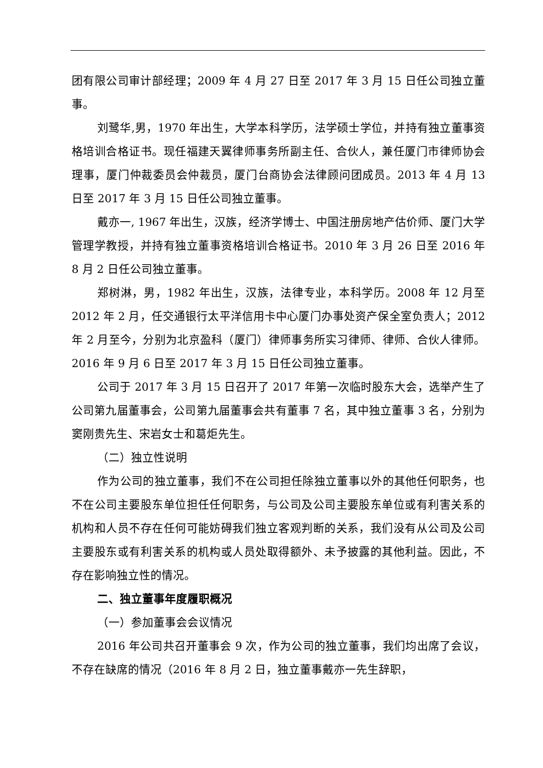团有限公司审计部经理；2009 年 4 月 27 日至 2017 年 3 月 15 日任公司独立董事。
刘鹭华,男，1970 年出生，大学本科学历，法学硕士学位，并持有独立董事资格培训合格证书。现任福建天翼律师事务所副主任、合伙人，兼任厦门市律师协会理事，厦门仲裁委员会仲裁员，厦门台商协会法律顾问团成员。2013 年 4 月 13 日至 2017 年 3 月 15 日任公司独立董事。
戴亦一, 1967 年出生，汉族，经济学博士、中国注册房地产估价师、厦门大学管理学教授，并持有独立董事资格培训合格证书。2010 年 3 月 26 日至 2016 年 8 月 2 日任公司独立董事。
郑树淋，男，1982 年出生，汉族，法律专业，本科学历。2008 年 12 月至 2012 年 2 月，任交通银行太平洋信用卡中心厦门办事处资产保全室负责人；2012 年 2 月至今，分别为北京盈科（厦门）律师事务所实习律师、律师、合伙人律师。2016 年 9 月 6 日至 2017 年 3 月 15 日任公司独立董事。
公司于 2017 年 3 月 15 日召开了 2017 年第一次临时股东大会，选举产生了公司第九届董事会，公司第九届董事会共有董事 7 名，其中独立董事 3 名，分别为窦刚贵先生、宋岩女士和葛炬先生。
（二）独立性说明
作为公司的独立董事，我们不在公司担任除独立董事以外的其他任何职务，也不在公司主要股东单位担任任何职务，与公司及公司主要股东单位或有利害关系的机构和人员不存在任何可能妨碍我们独立客观判断的关系，我们没有从公司及公司主要股东或有利害关系的机构或人员处取得额外、未予披露的其他利益。因此，不存在影响独立性的情况。
二、独立董事年度履职概况
（一）参加董事会会议情况
2016 年公司共召开董事会 9 次，作为公司的独立董事，我们均出席了会议，不存在缺席的情况（2016 年 8 月 2 日，独立董事戴亦一先生辞职，